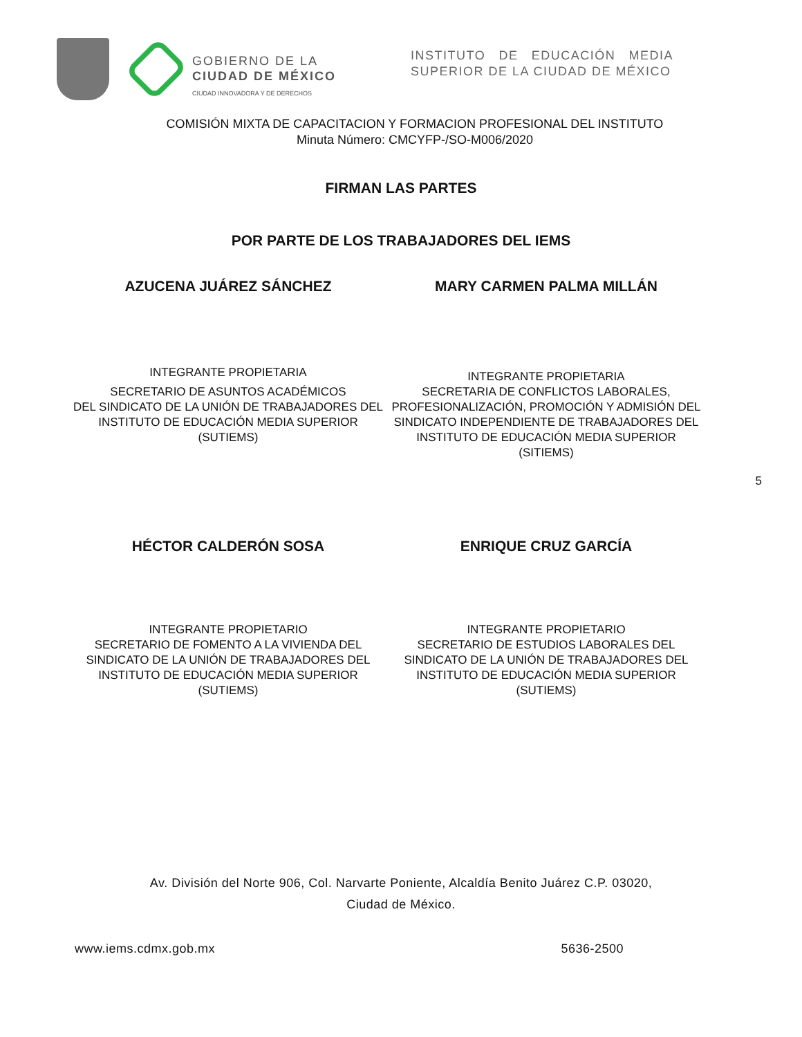GOBIERNO DE LA
CIUDAD DE MÉXICO
CIUDAD INNOVADORA Y DE DERECHOS
INSTITUTO DE EDUCACIÓN MEDIA SUPERIOR DE LA CIUDAD DE MÉXICO
COMISIÓN MIXTA DE CAPACITACION Y FORMACION PROFESIONAL DEL INSTITUTO
Minuta Número: CMCYFP-/SO-M006/2020
FIRMAN LAS PARTES
POR PARTE DE LOS TRABAJADORES DEL IEMS
AZUCENA JUÁREZ SÁNCHEZ MARY CARMEN PALMA MILLÁN
INTEGRANTE PROPIETARIA
SECRETARIO DE ASUNTOS ACADÉMICOS
DEL SINDICATO DE LA UNIÓN DE TRABAJADORES DEL INSTITUTO DE EDUCACIÓN MEDIA SUPERIOR
(SUTIEMS)
INTEGRANTE PROPIETARIA
SECRETARIA DE CONFLICTOS LABORALES, PROFESIONALIZACIÓN, PROMOCIÓN Y ADMISIÓN DEL SINDICATO INDEPENDIENTE DE TRABAJADORES DEL INSTITUTO DE EDUCACIÓN MEDIA SUPERIOR
(SITIEMS)
5
HÉCTOR CALDERÓN SOSA ENRIQUE CRUZ GARCÍA
INTEGRANTE PROPIETARIO
SECRETARIO DE FOMENTO A LA VIVIENDA DEL SINDICATO DE LA UNIÓN DE TRABAJADORES DEL INSTITUTO DE EDUCACIÓN MEDIA SUPERIOR
(SUTIEMS)
INTEGRANTE PROPIETARIO
SECRETARIO DE ESTUDIOS LABORALES DEL SINDICATO DE LA UNIÓN DE TRABAJADORES DEL INSTITUTO DE EDUCACIÓN MEDIA SUPERIOR
(SUTIEMS)
Av. División del Norte 906, Col. Narvarte Poniente, Alcaldía Benito Juárez C.P. 03020,
Ciudad de México.
www.iems.cdmx.gob.mx 5636-2500